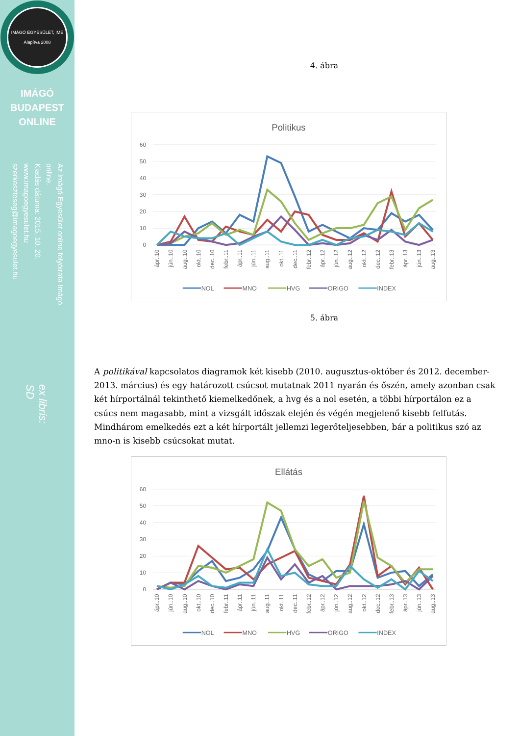IMÁGÓ EGYESÜLET, IME
Alapítva 2008
IMÁGÓ
BUDAPEST
ONLINE
Az Imágó Egyesület online folyóirata Imágó online.
Kiadás dátuma: 2015. 10. 20.
www.imagoegyesulet.hu
szerkesztoseg@imagoegyesulet.hu
ex libris:
SD
4. ábra
Politikus
60
50
40
30
20
10
0
ápr..10
jún..10
aug..10
okt..10
dec..10
febr..11
ápr..11
jún..11
aug..11
okt..11
dec..11
febr..12
ápr..12
jún..12
aug..12
okt..12
dec..12
febr..13
ápr..13
jún..13
aug..13
NOL
MNO
HVG
ORIGO
INDEX
5. ábra
A politikával kapcsolatos diagramok két kisebb (2010. augusztus-október és 2012. december-2013. március) és egy határozott csúcsot mutatnak 2011 nyarán és őszén, amely azonban csak két hírportálnál tekinthető kiemelkedőnek, a hvg és a nol esetén, a többi hírportálon ez a csúcs nem magasabb, mint a vizsgált időszak elején és végén megjelenő kisebb felfutás. Mindhárom emelkedés ezt a két hírportált jellemzi legerőteljesebben, bár a politikus szó az mno-n is kisebb csúcsokat mutat.
Ellátás
60
50
40
30
20
10
0
ápr..10
jún..10
aug..10
okt..10
dec..10
febr..11
ápr..11
jún..11
aug..11
okt..11
dec..11
febr..12
ápr..12
jún..12
aug..12
okt..12
dec..12
febr..13
ápr..13
jún..13
aug..13
NOL
MNO
HVG
ORIGO
INDEX